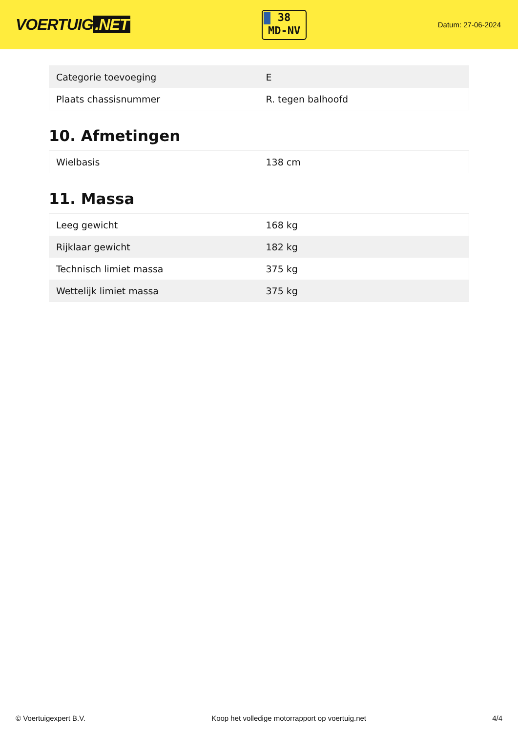VOERTUIG.NET
38
MD-NV
Datum: 27-06-2024
| Categorie toevoeging | E |
| Plaats chassisnummer | R. tegen balhoofd |
10. Afmetingen
| Wielbasis | 138 cm |
11. Massa
| Leeg gewicht | 168 kg |
| Rijklaar gewicht | 182 kg |
| Technisch limiet massa | 375 kg |
| Wettelijk limiet massa | 375 kg |
© Voertuigexpert B.V. Koop het volledige motorrapport op voertuig.net 4/4